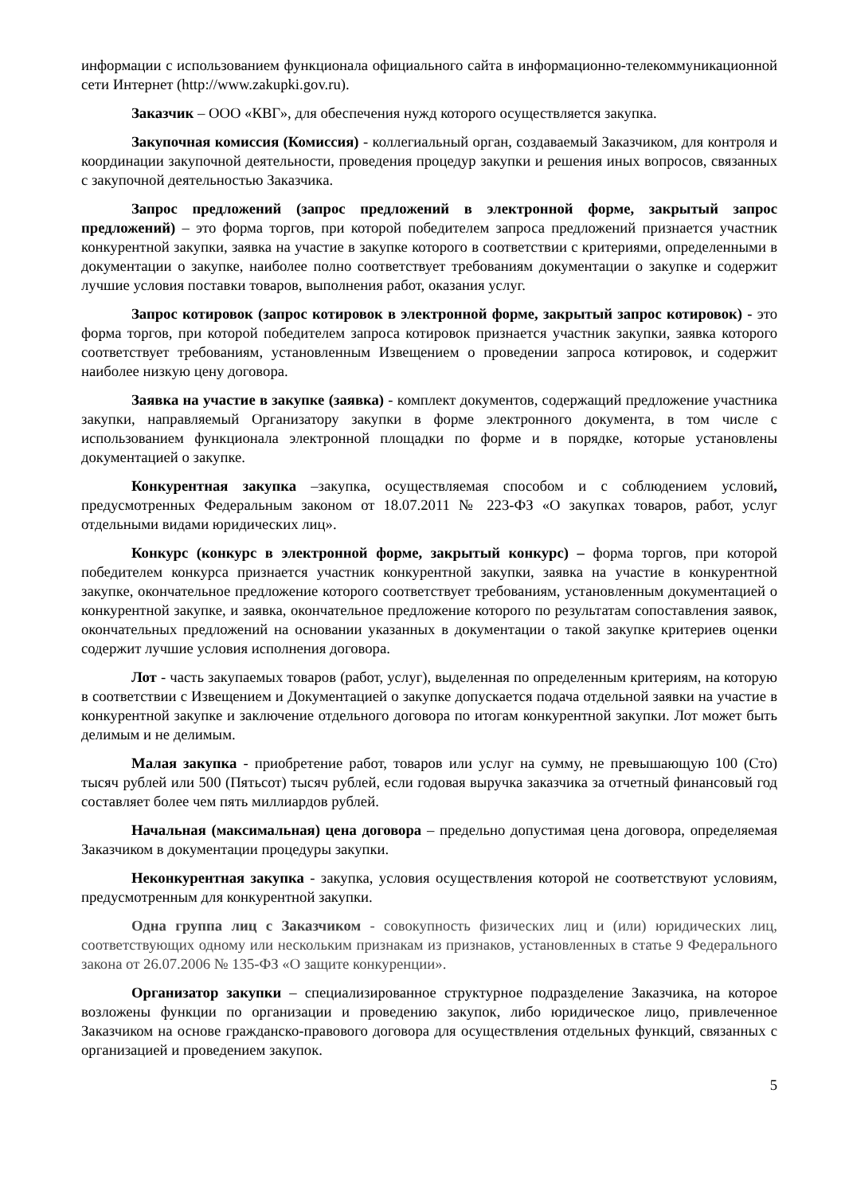информации с использованием функционала официального сайта в информационно-телекоммуникационной сети Интернет (http://www.zakupki.gov.ru).
Заказчик – ООО «КВГ», для обеспечения нужд которого осуществляется закупка.
Закупочная комиссия (Комиссия) - коллегиальный орган, создаваемый Заказчиком, для контроля и координации закупочной деятельности, проведения процедур закупки и решения иных вопросов, связанных с закупочной деятельностью Заказчика.
Запрос предложений (запрос предложений в электронной форме, закрытый запрос предложений) – это форма торгов, при которой победителем запроса предложений признается участник конкурентной закупки, заявка на участие в закупке которого в соответствии с критериями, определенными в документации о закупке, наиболее полно соответствует требованиям документации о закупке и содержит лучшие условия поставки товаров, выполнения работ, оказания услуг.
Запрос котировок (запрос котировок в электронной форме, закрытый запрос котировок) - это форма торгов, при которой победителем запроса котировок признается участник закупки, заявка которого соответствует требованиям, установленным Извещением о проведении запроса котировок, и содержит наиболее низкую цену договора.
Заявка на участие в закупке (заявка) - комплект документов, содержащий предложение участника закупки, направляемый Организатору закупки в форме электронного документа, в том числе с использованием функционала электронной площадки по форме и в порядке, которые установлены документацией о закупке.
Конкурентная закупка –закупка, осуществляемая способом и с соблюдением условий, предусмотренных Федеральным законом от 18.07.2011 № 223-ФЗ «О закупках товаров, работ, услуг отдельными видами юридических лиц».
Конкурс (конкурс в электронной форме, закрытый конкурс) – форма торгов, при которой победителем конкурса признается участник конкурентной закупки, заявка на участие в конкурентной закупке, окончательное предложение которого соответствует требованиям, установленным документацией о конкурентной закупке, и заявка, окончательное предложение которого по результатам сопоставления заявок, окончательных предложений на основании указанных в документации о такой закупке критериев оценки содержит лучшие условия исполнения договора.
Лот - часть закупаемых товаров (работ, услуг), выделенная по определенным критериям, на которую в соответствии с Извещением и Документацией о закупке допускается подача отдельной заявки на участие в конкурентной закупке и заключение отдельного договора по итогам конкурентной закупки. Лот может быть делимым и не делимым.
Малая закупка - приобретение работ, товаров или услуг на сумму, не превышающую 100 (Сто) тысяч рублей или 500 (Пятьсот) тысяч рублей, если годовая выручка заказчика за отчетный финансовый год составляет более чем пять миллиардов рублей.
Начальная (максимальная) цена договора – предельно допустимая цена договора, определяемая Заказчиком в документации процедуры закупки.
Неконкурентная закупка - закупка, условия осуществления которой не соответствуют условиям, предусмотренным для конкурентной закупки.
Одна группа лиц с Заказчиком - совокупность физических лиц и (или) юридических лиц, соответствующих одному или нескольким признакам из признаков, установленных в статье 9 Федерального закона от 26.07.2006 № 135-ФЗ «О защите конкуренции».
Организатор закупки – специализированное структурное подразделение Заказчика, на которое возложены функции по организации и проведению закупок, либо юридическое лицо, привлеченное Заказчиком на основе гражданско-правового договора для осуществления отдельных функций, связанных с организацией и проведением закупок.
5